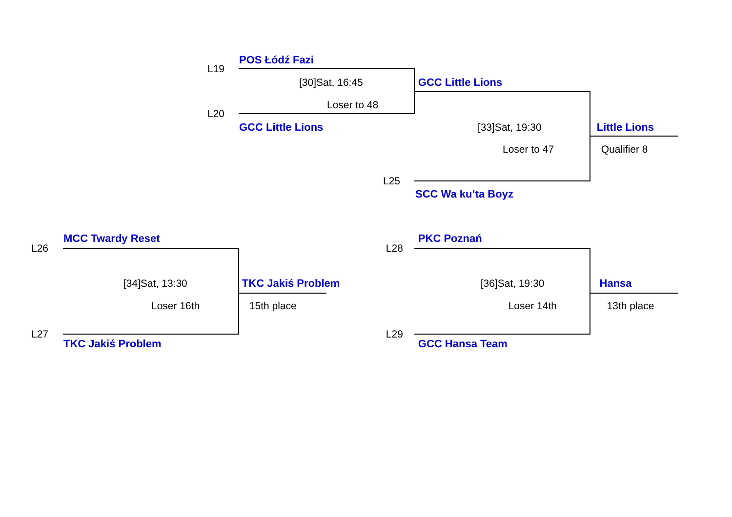POS Łódź Fazi
L19
[30]Sat, 16:45 GCC Little Lions
Loser to 48
L20
GCC Little Lions [33]Sat, 19:30 Little Lions
Loser to 47 Qualifier 8
L25
SCC Wa ku’ta Boyz
MCC Twardy Reset PKC Poznań
L26 L28
[34]Sat, 13:30 TKC Jakiś Problem [36]Sat, 19:30 Hansa
Loser 16th 15th place Loser 14th 13th place
L27 L29
TKC Jakiś Problem GCC Hansa Team